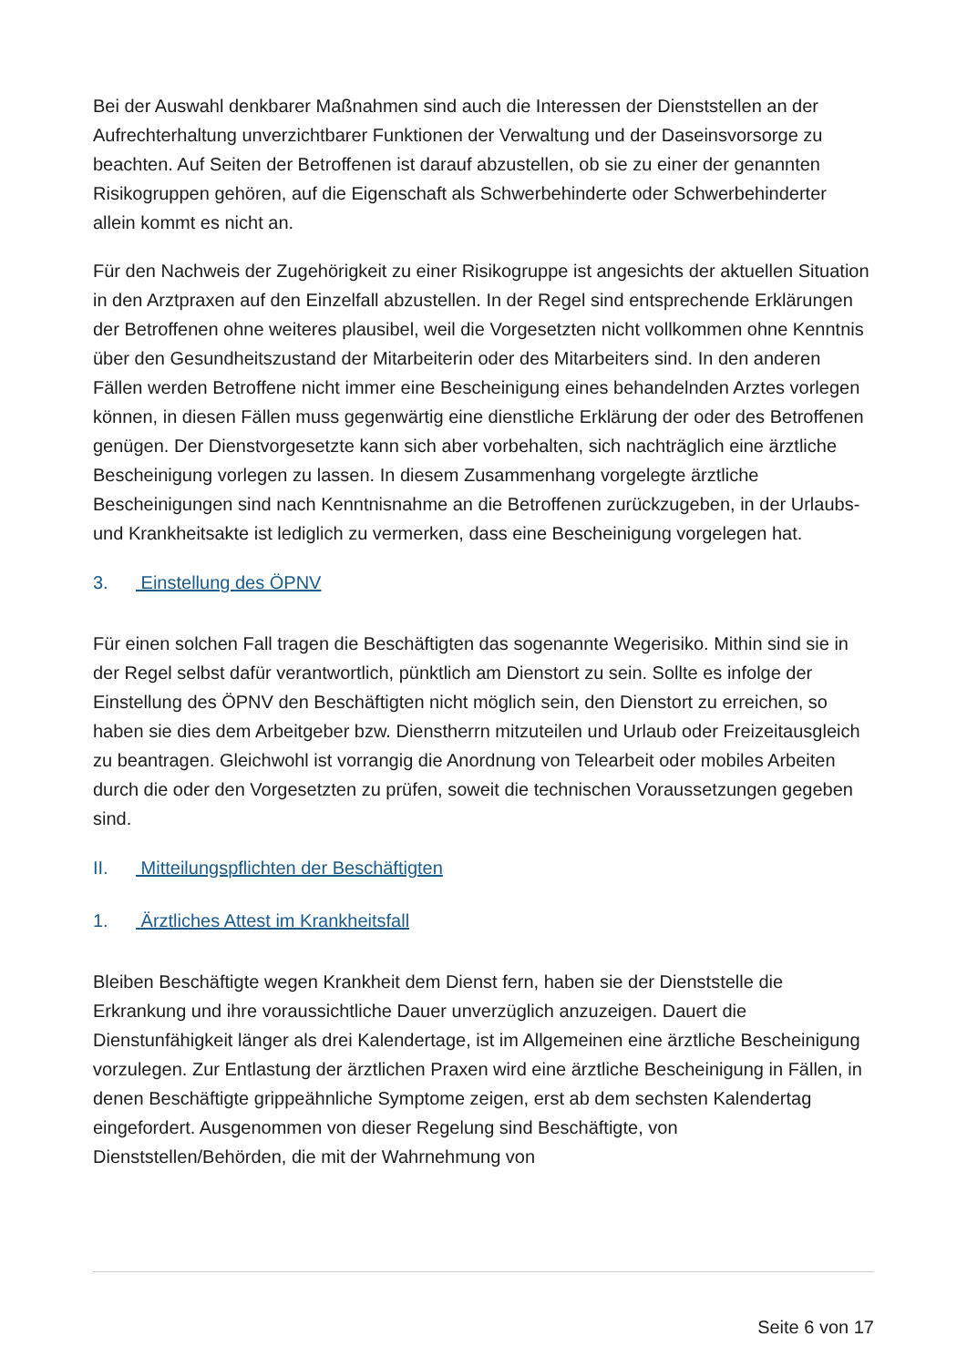Bei der Auswahl denkbarer Maßnahmen sind auch die Interessen der Dienststellen an der Aufrechterhaltung unverzichtbarer Funktionen der Verwaltung und der Daseinsvorsorge zu beachten. Auf Seiten der Betroffenen ist darauf abzustellen, ob sie zu einer der genannten Risikogruppen gehören, auf die Eigenschaft als Schwerbehinderte oder Schwerbehinderter allein kommt es nicht an.
Für den Nachweis der Zugehörigkeit zu einer Risikogruppe ist angesichts der aktuellen Situation in den Arztpraxen auf den Einzelfall abzustellen. In der Regel sind entsprechende Erklärungen der Betroffenen ohne weiteres plausibel, weil die Vorgesetzten nicht vollkommen ohne Kenntnis über den Gesundheitszustand der Mitarbeiterin oder des Mitarbeiters sind. In den anderen Fällen werden Betroffene nicht immer eine Bescheinigung eines behandelnden Arztes vorlegen können, in diesen Fällen muss gegenwärtig eine dienstliche Erklärung der oder des Betroffenen genügen. Der Dienstvorgesetzte kann sich aber vorbehalten, sich nachträglich eine ärztliche Bescheinigung vorlegen zu lassen. In diesem Zusammenhang vorgelegte ärztliche Bescheinigungen sind nach Kenntnisnahme an die Betroffenen zurückzugeben, in der Urlaubs- und Krankheitsakte ist lediglich zu vermerken, dass eine Bescheinigung vorgelegen hat.
3. Einstellung des ÖPNV
Für einen solchen Fall tragen die Beschäftigten das sogenannte Wegerisiko. Mithin sind sie in der Regel selbst dafür verantwortlich, pünktlich am Dienstort zu sein. Sollte es infolge der Einstellung des ÖPNV den Beschäftigten nicht möglich sein, den Dienstort zu erreichen, so haben sie dies dem Arbeitgeber bzw. Dienstherrn mitzuteilen und Urlaub oder Freizeitausgleich zu beantragen. Gleichwohl ist vorrangig die Anordnung von Telearbeit oder mobiles Arbeiten durch die oder den Vorgesetzten zu prüfen, soweit die technischen Voraussetzungen gegeben sind.
II. Mitteilungspflichten der Beschäftigten
1. Ärztliches Attest im Krankheitsfall
Bleiben Beschäftigte wegen Krankheit dem Dienst fern, haben sie der Dienststelle die Erkrankung und ihre voraussichtliche Dauer unverzüglich anzuzeigen. Dauert die Dienstunfähigkeit länger als drei Kalendertage, ist im Allgemeinen eine ärztliche Bescheinigung vorzulegen. Zur Entlastung der ärztlichen Praxen wird eine ärztliche Bescheinigung in Fällen, in denen Beschäftigte grippeähnliche Symptome zeigen, erst ab dem sechsten Kalendertag eingefordert. Ausgenommen von dieser Regelung sind Beschäftigte, von Dienststellen/Behörden, die mit der Wahrnehmung von
Seite 6 von 17